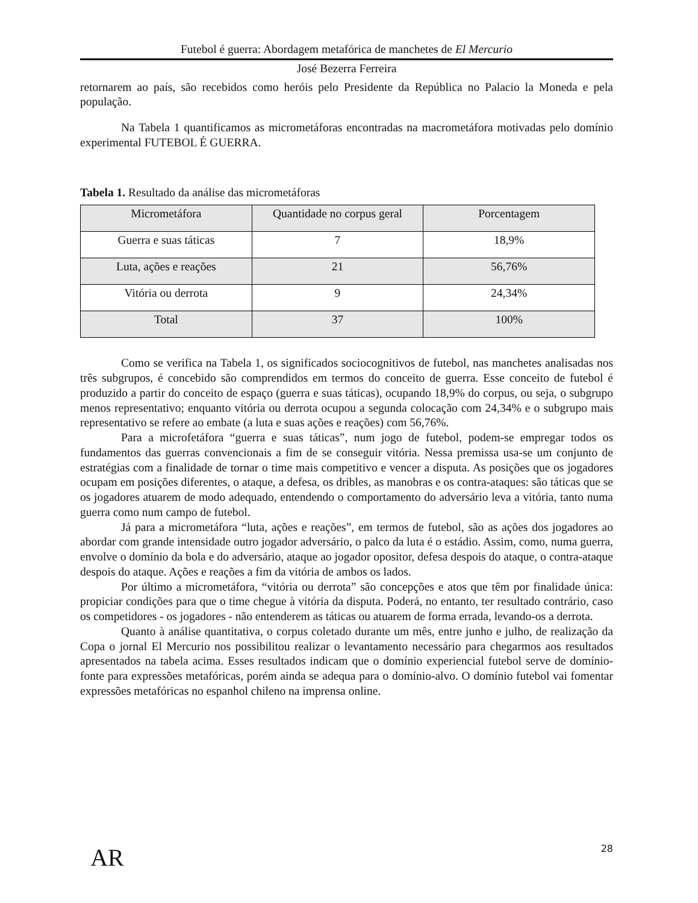Futebol é guerra: Abordagem metafórica de manchetes de El Mercurio
José Bezerra Ferreira
retornarem ao país, são recebidos como heróis pelo Presidente da República no Palacio la Moneda e pela população.
Na Tabela 1 quantificamos as micrometáforas encontradas na macrometáfora motivadas pelo domínio experimental FUTEBOL É GUERRA.
Tabela 1. Resultado da análise das micrometáforas
| Micrometáfora | Quantidade no corpus geral | Porcentagem |
| Guerra e suas táticas | 7 | 18,9% |
| Luta, ações e reações | 21 | 56,76% |
| Vitória ou derrota | 9 | 24,34% |
| Total | 37 | 100% |
Como se verifica na Tabela 1, os significados sociocognitivos de futebol, nas manchetes analisadas nos três subgrupos, é concebido são comprendidos em termos do conceito de guerra. Esse conceito de futebol é produzido a partir do conceito de espaço (guerra e suas táticas), ocupando 18,9% do corpus, ou seja, o subgrupo menos representativo; enquanto vitória ou derrota ocupou a segunda colocação com 24,34% e o subgrupo mais representativo se refere ao embate (a luta e suas ações e reações) com 56,76%.
Para a microfetáfora “guerra e suas táticas”, num jogo de futebol, podem-se empregar todos os fundamentos das guerras convencionais a fim de se conseguir vitória. Nessa premissa usa-se um conjunto de estratégias com a finalidade de tornar o time mais competitivo e vencer a disputa. As posições que os jogadores ocupam em posições diferentes, o ataque, a defesa, os dribles, as manobras e os contra-ataques: são táticas que se os jogadores atuarem de modo adequado, entendendo o comportamento do adversário leva a vitória, tanto numa guerra como num campo de futebol.
Já para a micrometáfora “luta, ações e reações”, em termos de futebol, são as ações dos jogadores ao abordar com grande intensidade outro jogador adversário, o palco da luta é o estádio. Assim, como, numa guerra, envolve o domínio da bola e do adversário, ataque ao jogador opositor, defesa despois do ataque, o contra-ataque despois do ataque. Ações e reações a fim da vitória de ambos os lados.
Por último a micrometáfora, “vitória ou derrota” são concepções e atos que têm por finalidade única: propiciar condições para que o time chegue à vitória da disputa. Poderá, no entanto, ter resultado contrário, caso os competidores - os jogadores - não entenderem as táticas ou atuarem de forma errada, levando-os a derrota.
Quanto à análise quantitativa, o corpus coletado durante um mês, entre junho e julho, de realização da Copa o jornal El Mercurio nos possibilitou realizar o levantamento necessário para chegarmos aos resultados apresentados na tabela acima. Esses resultados indicam que o domínio experiencial futebol serve de domínio-fonte para expressões metafóricas, porém ainda se adequa para o domínio-alvo. O domínio futebol vai fomentar expressões metafóricas no espanhol chileno na imprensa online.
AR
28